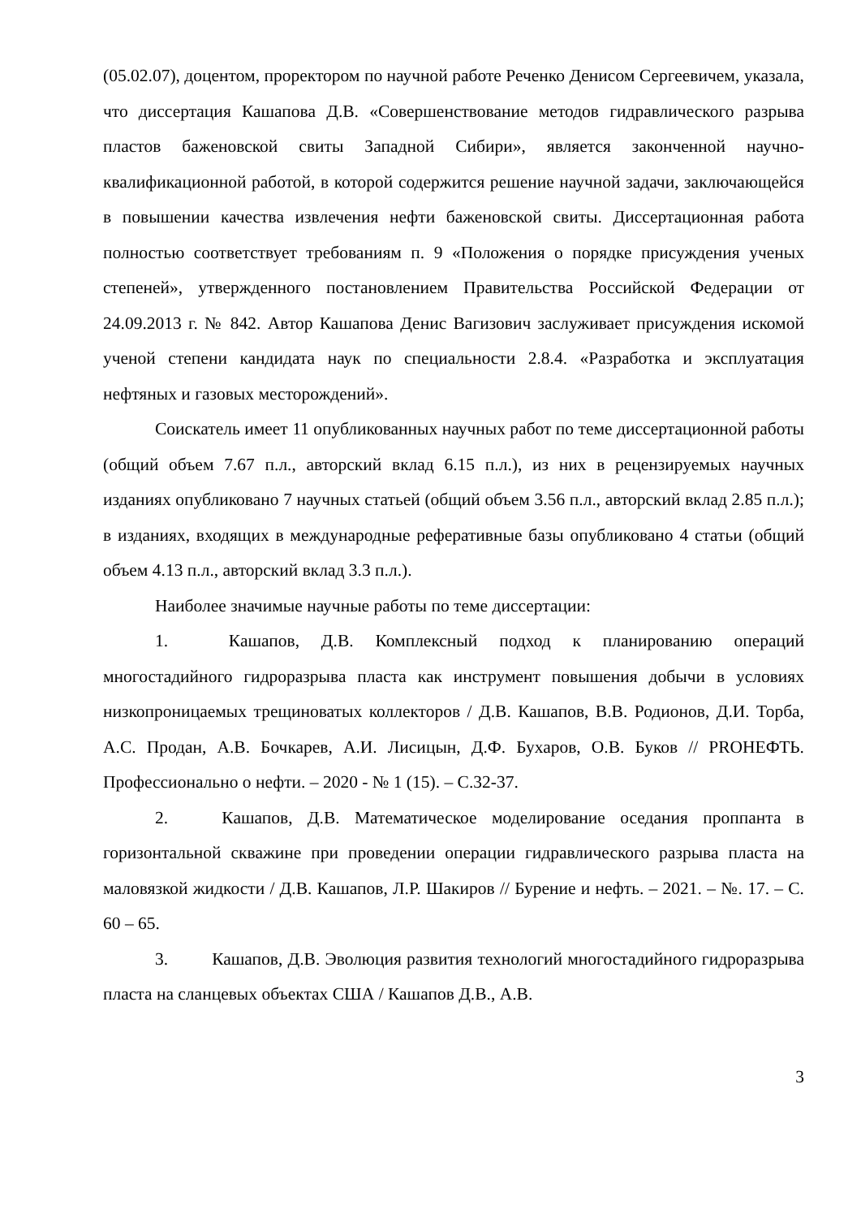(05.02.07), доцентом, проректором по научной работе Реченко Денисом Сергеевичем, указала, что диссертация Кашапова Д.В. «Совершенствование методов гидравлического разрыва пластов баженовской свиты Западной Сибири», является законченной научно-квалификационной работой, в которой содержится решение научной задачи, заключающейся в повышении качества извлечения нефти баженовской свиты. Диссертационная работа полностью соответствует требованиям п. 9 «Положения о порядке присуждения ученых степеней», утвержденного постановлением Правительства Российской Федерации от 24.09.2013 г. № 842. Автор Кашапова Денис Вагизович заслуживает присуждения искомой ученой степени кандидата наук по специальности 2.8.4. «Разработка и эксплуатация нефтяных и газовых месторождений».
Соискатель имеет 11 опубликованных научных работ по теме диссертационной работы (общий объем 7.67 п.л., авторский вклад 6.15 п.л.), из них в рецензируемых научных изданиях опубликовано 7 научных статьей (общий объем 3.56 п.л., авторский вклад 2.85 п.л.); в изданиях, входящих в международные реферативные базы опубликовано 4 статьи (общий объем 4.13 п.л., авторский вклад 3.3 п.л.).
Наиболее значимые научные работы по теме диссертации:
1. Кашапов, Д.В. Комплексный подход к планированию операций многостадийного гидроразрыва пласта как инструмент повышения добычи в условиях низкопроницаемых трещиноватых коллекторов / Д.В. Кашапов, В.В. Родионов, Д.И. Торба, А.С. Продан, А.В. Бочкарев, А.И. Лисицын, Д.Ф. Бухаров, О.В. Буков // PROНЕФТЬ. Профессионально о нефти. – 2020 - № 1 (15). – С.32-37.
2. Кашапов, Д.В. Математическое моделирование оседания проппанта в горизонтальной скважине при проведении операции гидравлического разрыва пласта на маловязкой жидкости / Д.В. Кашапов, Л.Р. Шакиров // Бурение и нефть. – 2021. – №. 17. – С. 60 – 65.
3. Кашапов, Д.В. Эволюция развития технологий многостадийного гидроразрыва пласта на сланцевых объектах США / Кашапов Д.В., А.В.
3